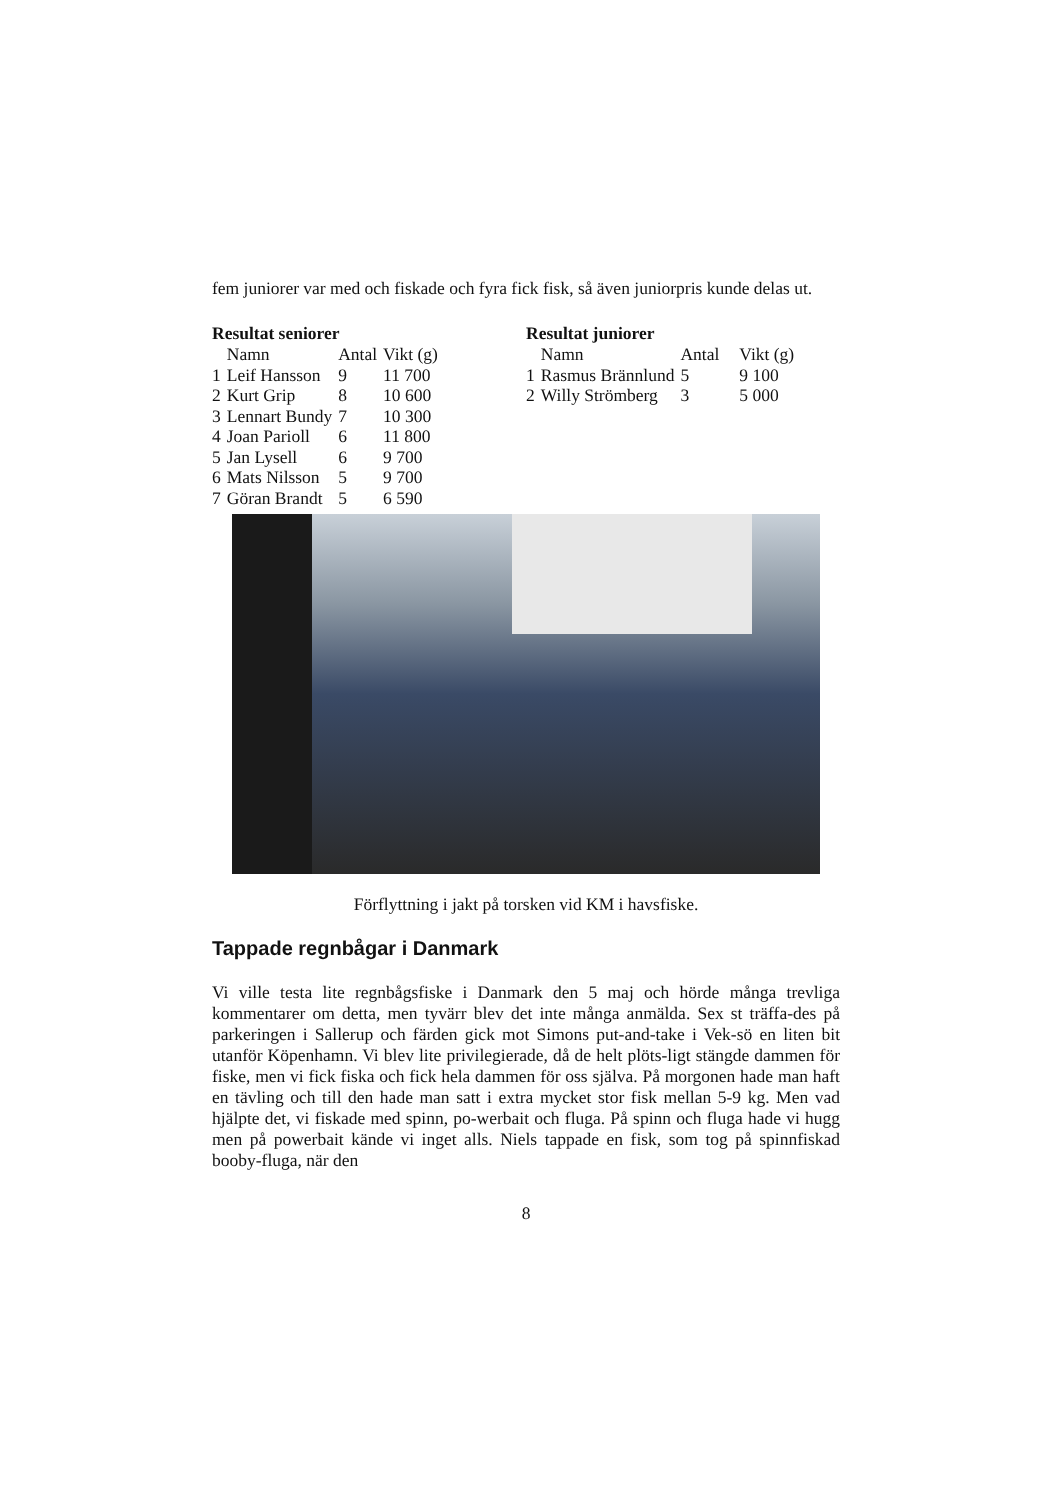fem juniorer var med och fiskade och fyra fick fisk, så även juniorpris kunde delas ut.
Resultat seniorer
| | Namn | Antal | Vikt (g) |
| 1 | Leif Hansson | 9 | 11 700 |
| 2 | Kurt Grip | 8 | 10 600 |
| 3 | Lennart Bundy | 7 | 10 300 |
| 4 | Joan Parioll | 6 | 11 800 |
| 5 | Jan Lysell | 6 | 9 700 |
| 6 | Mats Nilsson | 5 | 9 700 |
| 7 | Göran Brandt | 5 | 6 590 |
Resultat juniorer
| | Namn | Antal | Vikt (g) |
| 1 | Rasmus Brännlund | 5 | 9 100 |
| 2 | Willy Strömberg | 3 | 5 000 |
Förflyttning i jakt på torsken vid KM i havsfiske.
Tappade regnbågar i Danmark
Vi ville testa lite regnbågsfiske i Danmark den 5 maj och hörde många trevliga kommentarer om detta, men tyvärr blev det inte många anmälda. Sex st träffa-des på parkeringen i Sallerup och färden gick mot Simons put-and-take i Vek-sö en liten bit utanför Köpenhamn. Vi blev lite privilegierade, då de helt plöts-ligt stängde dammen för fiske, men vi fick fiska och fick hela dammen för oss själva. På morgonen hade man haft en tävling och till den hade man satt i extra mycket stor fisk mellan 5-9 kg. Men vad hjälpte det, vi fiskade med spinn, po-werbait och fluga. På spinn och fluga hade vi hugg men på powerbait kände vi inget alls. Niels tappade en fisk, som tog på spinnfiskad booby-fluga, när den
8